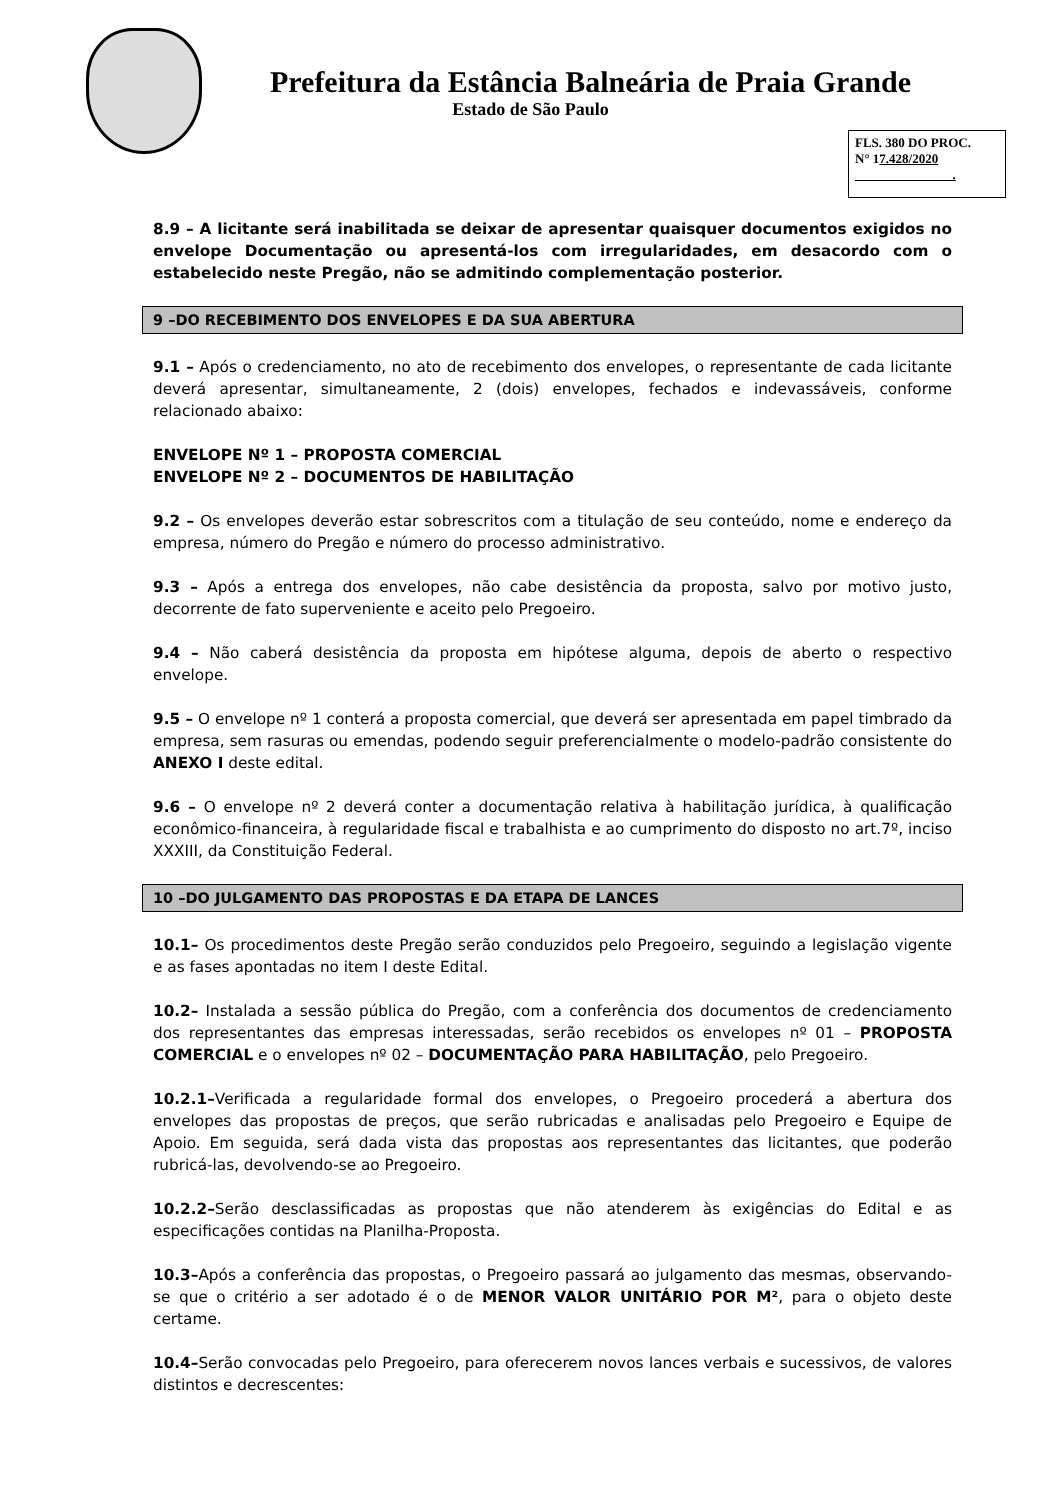Prefeitura da Estância Balneária de Praia Grande
Estado de São Paulo
FLS. 380 DO PROC.
N° 17.428/2020
.
8.9 – A licitante será inabilitada se deixar de apresentar quaisquer documentos exigidos no envelope Documentação ou apresentá-los com irregularidades, em desacordo com o estabelecido neste Pregão, não se admitindo complementação posterior.
9 –DO RECEBIMENTO DOS ENVELOPES E DA SUA ABERTURA
9.1 – Após o credenciamento, no ato de recebimento dos envelopes, o representante de cada licitante deverá apresentar, simultaneamente, 2 (dois) envelopes, fechados e indevassáveis, conforme relacionado abaixo:
ENVELOPE Nº 1 – PROPOSTA COMERCIAL
ENVELOPE Nº 2 – DOCUMENTOS DE HABILITAÇÃO
9.2 – Os envelopes deverão estar sobrescritos com a titulação de seu conteúdo, nome e endereço da empresa, número do Pregão e número do processo administrativo.
9.3 – Após a entrega dos envelopes, não cabe desistência da proposta, salvo por motivo justo, decorrente de fato superveniente e aceito pelo Pregoeiro.
9.4 – Não caberá desistência da proposta em hipótese alguma, depois de aberto o respectivo envelope.
9.5 – O envelope nº 1 conterá a proposta comercial, que deverá ser apresentada em papel timbrado da empresa, sem rasuras ou emendas, podendo seguir preferencialmente o modelo-padrão consistente do ANEXO I deste edital.
9.6 – O envelope nº 2 deverá conter a documentação relativa à habilitação jurídica, à qualificação econômico-financeira, à regularidade fiscal e trabalhista e ao cumprimento do disposto no art.7º, inciso XXXIII, da Constituição Federal.
10 –DO JULGAMENTO DAS PROPOSTAS E DA ETAPA DE LANCES
10.1– Os procedimentos deste Pregão serão conduzidos pelo Pregoeiro, seguindo a legislação vigente e as fases apontadas no item I deste Edital.
10.2– Instalada a sessão pública do Pregão, com a conferência dos documentos de credenciamento dos representantes das empresas interessadas, serão recebidos os envelopes nº 01 – PROPOSTA COMERCIAL e o envelopes nº 02 – DOCUMENTAÇÃO PARA HABILITAÇÃO, pelo Pregoeiro.
10.2.1–Verificada a regularidade formal dos envelopes, o Pregoeiro procederá a abertura dos envelopes das propostas de preços, que serão rubricadas e analisadas pelo Pregoeiro e Equipe de Apoio. Em seguida, será dada vista das propostas aos representantes das licitantes, que poderão rubricá-las, devolvendo-se ao Pregoeiro.
10.2.2–Serão desclassificadas as propostas que não atenderem às exigências do Edital e as especificações contidas na Planilha-Proposta.
10.3–Após a conferência das propostas, o Pregoeiro passará ao julgamento das mesmas, observando-se que o critério a ser adotado é o de MENOR VALOR UNITÁRIO POR M², para o objeto deste certame.
10.4–Serão convocadas pelo Pregoeiro, para oferecerem novos lances verbais e sucessivos, de valores distintos e decrescentes: